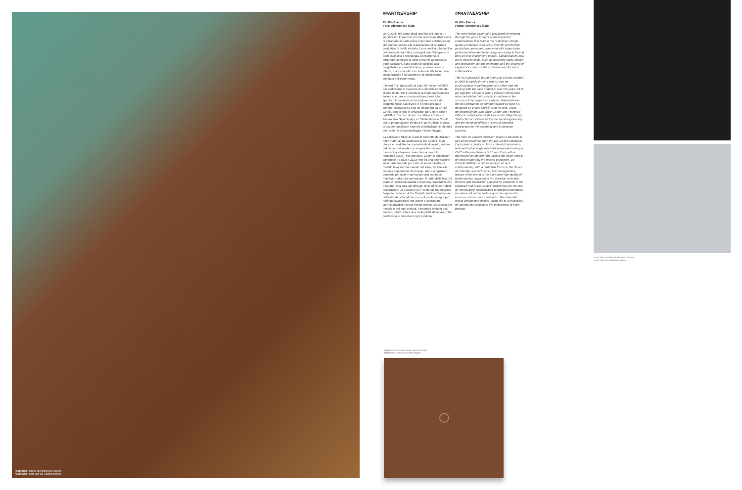PLH® Skin, placca con finiture De Castelli
PLH® Skin, plate with De Castelli finishes
#PARTNERSHIP
PLH®= Placca
Foto: Alessandro Gaja
De Castelli nel corso degli anni ha sviluppato un significativo know how che ha permesso all'Azienda di affrontare in partnership importanti collaborazioni, che hanno portato alla realizzazione di soluzioni produttive di livello elevato. La versatilità e la duttilità dei processi produttivi, coniugati con l'alto grado di professionalità e tecnologia, consentono di affrontare al meglio le sfide presenti sul mercato. Varie soluzioni, dallo studio di fattibilità alla progettazione e realizzazione, possono essere offerte, ma il concetto che sottende alla base delle collaborazioni è lo scambio e la condivisione continua nell'esperienza.
Il brand PLH (placca®) di Epic Srl nasce nel 2006 per soddisfare le esigenze di customizzazione del cliente finale. PLH racchiude giovani professionisti italiani che hanno messo adisposizione il loro specifico know-how per la migliore riuscita del progetto finale. MakeUp® è il primo prodotto commercializzato da epic srl disegnato da Enrico Corelli, ceo di epic e sviluppato dal Centro Stile e dall'Ufficio Tecnico di epic in collaborazione con Alessandro Gaja Design, lo Studio Tecnico Corelli per la progettazione elettrica e con l'Ufficio Tecnico di alcune qualificate Aziende di Installazione elettrica per i sistemi di assemblaggio e di montaggio.
La collezione Skin De Castelli permette di utilizzare tutti i materiali da campionario De Castelli. Ogni placca è prodotta da una lastra di alluminio, ovvero dal pieno, e ricavata con singola lavorazione meccanica attraverso macchine a controllo numerico (CNC). Ha spessore 10 mm e dimensioni comprese tra 81,0 e 211,5 mm ed una depressione sulla parte frontale permette di inserire lastre di metallo lavorate dai maestri del ferro. De Castelli coniuga sapientemente design, arte e artigianato, ponendo particolare attenzione alla scelta dei materiali e alla loro lavorazione. Il tratto distintivo del brand è l'altissima qualità e maestria realizzativa che traspare nella cura dei dettagli, delle rifiniture e delle decorazioni. La passione per i materiali rappresenta l'aspetto distintivo di De Castelli, laddove l'interesse dell'azienda si focalizza, non solo sulle sempre più raffinate lavorazioni, ma anche e soprattutto sull'instancabile ricerca rivolta all'essenza stessa del metallo e dei suoi derivati. I materiali svelano esiti inattesi, dando vita a una molteplicità di varianti, che costituiscono l'unicità di ogni prodotto.
#PARTNERSHIP
PLH®= Placca
Photo: Alessandro Gaja
The remarkable savoir faire DeCastelli developed through the years brought about important collaborations that lead to the realization of high-quality productive resources. Eclectic and flexible production processes, combined with impeccable professionalism and technology, are a way to face at best an ever challenging market. Collaborations may cover diverse fields, such as feasibility study, design and production, but the exchange and the sharing of experience compose the common base for each collaboration.
The PLH (placca®) brand from Epic Srl was created in 2006 to satisfy the end user's need for customization regarding products which had not kept up with the pace of design over the years. PLH put together a team of young Italian professionals who contributed their specific know-how to the success of the project as a whole. MakeUp® was the first product to be commercialized by Epic Srl, designed by Enrico Corelli, Ceo for epic. It was developed by the Epic Style Center and Technical Office in collaboration with Alessandro Gaja Design, Studio Tecnico Corelli for the electrical engineering, and the technical offices of several electrical contractors for the assembly and installation systems.
The Skin De Castelli collection makes it possible to use all the materials from the De Castelli catalogue. Each plate is produced from a sheet of aluminium, hollowed out in single mechanical operation using a CNC milling machine. It is 10 mm thick, with a depression on the front that allows the insert sheets of metal created by the master craftsmen. De Castelli skillfully combines design, art and craftsmanship, with a particular focus on the choice of materials and technique. The distinguishing feature of the brand is the extremely high quality of workmanship, apparent in the attention to details, finishes and decoration. Passion for materials is the signature trait of De Castelli, which focuses not only on increasingly sophisticated production techniques, but above all on the tireless quest to capture the essence of iron and its derivates. The materials reveal unexpected results, giving life to a multiplicity of variants that constitute the uniqueness of each product.
MakeUp® con finitura rame maistral brunito
MakeUp® in bronzed maistral copper
PLH® Skin con finitura alluminio ossidato
PLH® Skin in oxidised aluminium